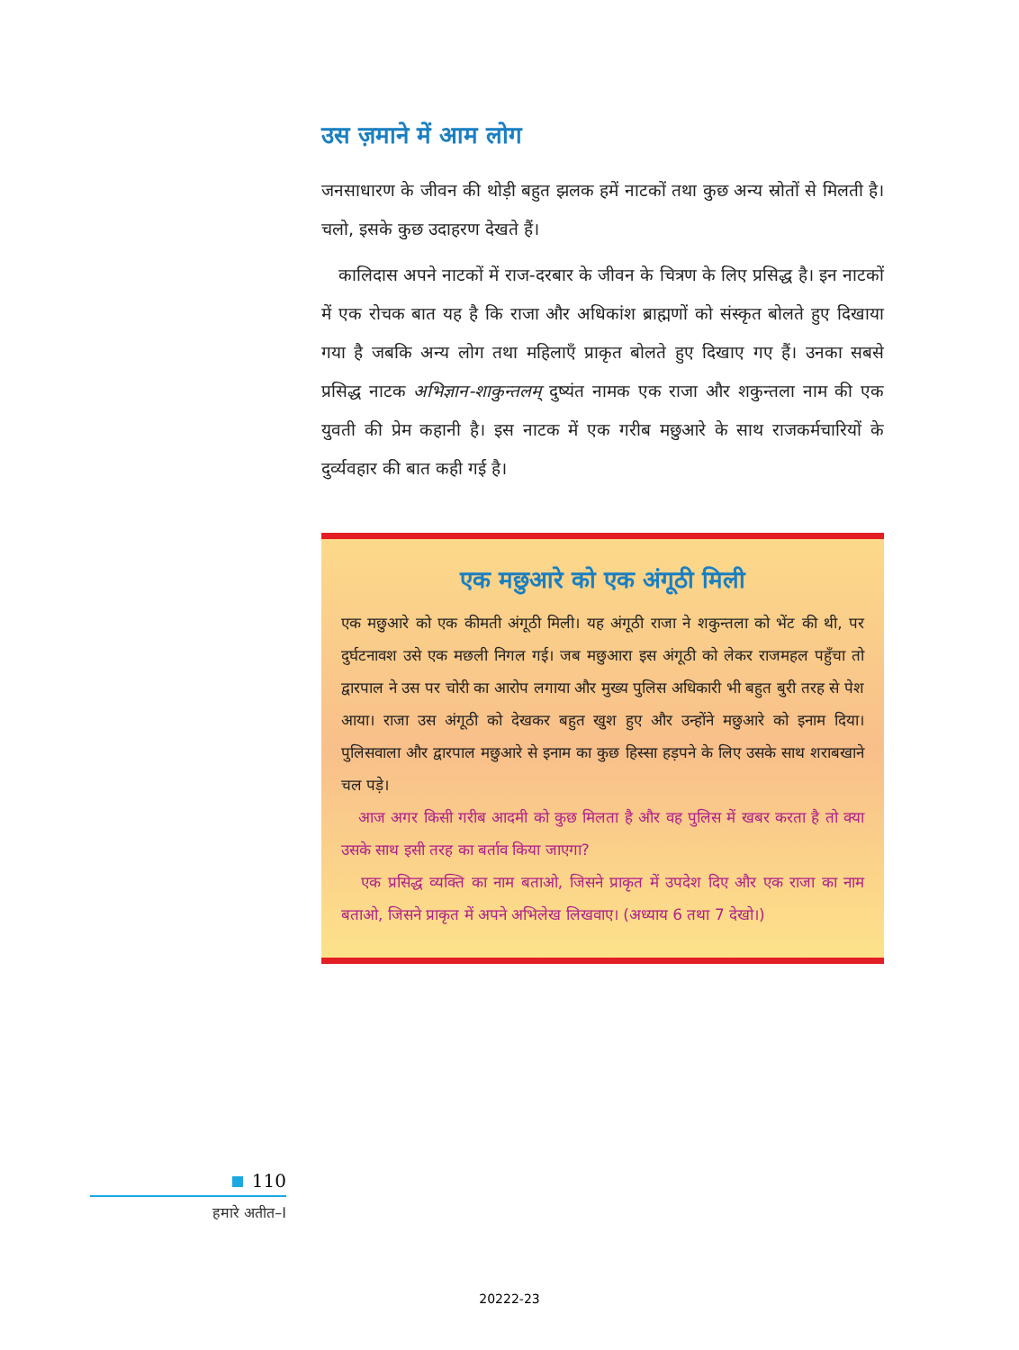उस ज़माने में आम लोग
जनसाधारण के जीवन की थोड़ी बहुत झलक हमें नाटकों तथा कुछ अन्य स्रोतों से मिलती है। चलो, इसके कुछ उदाहरण देखते हैं।
कालिदास अपने नाटकों में राज-दरबार के जीवन के चित्रण के लिए प्रसिद्ध है। इन नाटकों में एक रोचक बात यह है कि राजा और अधिकांश ब्राह्मणों को संस्कृत बोलते हुए दिखाया गया है जबकि अन्य लोग तथा महिलाएँ प्राकृत बोलते हुए दिखाए गए हैं। उनका सबसे प्रसिद्ध नाटक अभिज्ञान-शाकुन्तलम् दुष्यंत नामक एक राजा और शकुन्तला नाम की एक युवती की प्रेम कहानी है। इस नाटक में एक गरीब मछुआरे के साथ राजकर्मचारियों के दुर्व्यवहार की बात कही गई है।
एक मछुआरे को एक अंगूठी मिली
एक मछुआरे को एक कीमती अंगूठी मिली। यह अंगूठी राजा ने शकुन्तला को भेंट की थी, पर दुर्घटनावश उसे एक मछली निगल गई। जब मछुआरा इस अंगूठी को लेकर राजमहल पहुँचा तो द्वारपाल ने उस पर चोरी का आरोप लगाया और मुख्य पुलिस अधिकारी भी बहुत बुरी तरह से पेश आया। राजा उस अंगूठी को देखकर बहुत खुश हुए और उन्होंने मछुआरे को इनाम दिया। पुलिसवाला और द्वारपाल मछुआरे से इनाम का कुछ हिस्सा हड़पने के लिए उसके साथ शराबखाने चल पड़े।
आज अगर किसी गरीब आदमी को कुछ मिलता है और वह पुलिस में खबर करता है तो क्या उसके साथ इसी तरह का बर्ताव किया जाएगा?
एक प्रसिद्ध व्यक्ति का नाम बताओ, जिसने प्राकृत में उपदेश दिए और एक राजा का नाम बताओ, जिसने प्राकृत में अपने अभिलेख लिखवाए। (अध्याय 6 तथा 7 देखो।)
110
हमारे अतीत–I
20222-23